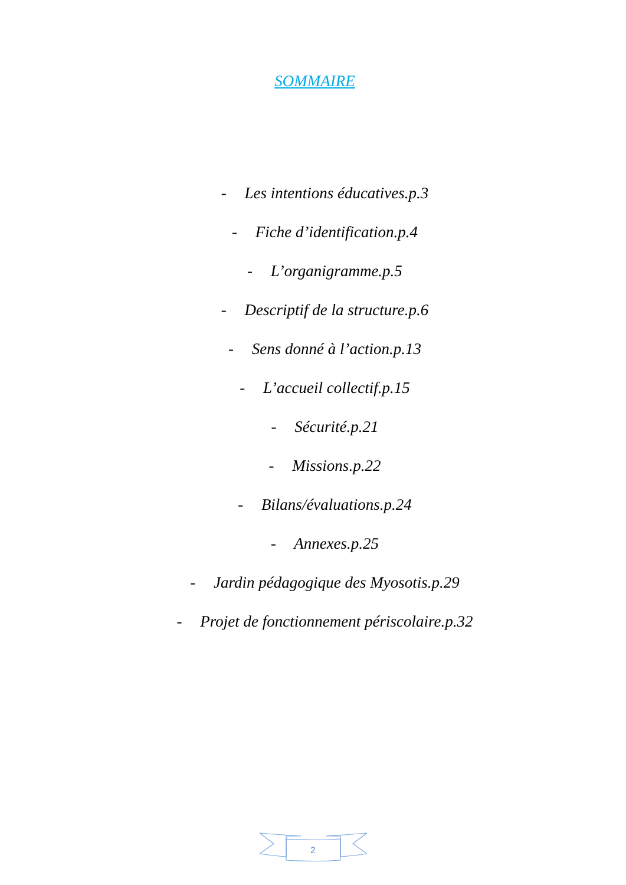SOMMAIRE
- Les intentions éducatives.p.3
- Fiche d’identification.p.4
- L’organigramme.p.5
- Descriptif de la structure.p.6
- Sens donné à l’action.p.13
- L’accueil collectif.p.15
- Sécurité.p.21
- Missions.p.22
- Bilans/évaluations.p.24
- Annexes.p.25
- Jardin pédagogique des Myosotis.p.29
- Projet de fonctionnement périscolaire.p.32
2